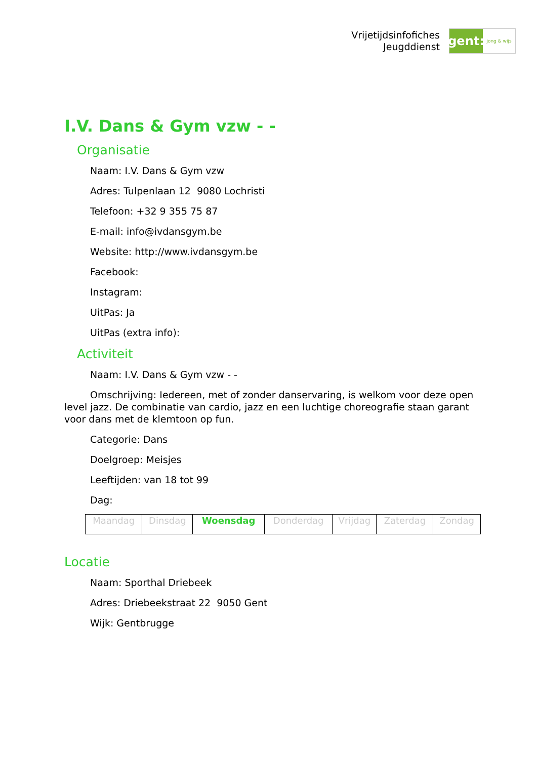Vrijetijdsinfofiches
Jeugddienst
gent:
jong & wijs
I.V. Dans & Gym vzw - -
Organisatie
Naam: I.V. Dans & Gym vzw
Adres: Tulpenlaan 12 9080 Lochristi
Telefoon: +32 9 355 75 87
E-mail: info@ivdansgym.be
Website: http://www.ivdansgym.be
Facebook:
Instagram:
UitPas: Ja
UitPas (extra info):
Activiteit
Naam: I.V. Dans & Gym vzw - -
Omschrijving: Iedereen, met of zonder danservaring, is welkom voor deze open level jazz. De combinatie van cardio, jazz en een luchtige choreografie staan garant voor dans met de klemtoon op fun.
Categorie: Dans
Doelgroep: Meisjes
Leeftijden: van 18 tot 99
Dag:
| Maandag | Dinsdag | Woensdag | Donderdag | Vrijdag | Zaterdag | Zondag |
Locatie
Naam: Sporthal Driebeek
Adres: Driebeekstraat 22 9050 Gent
Wijk: Gentbrugge